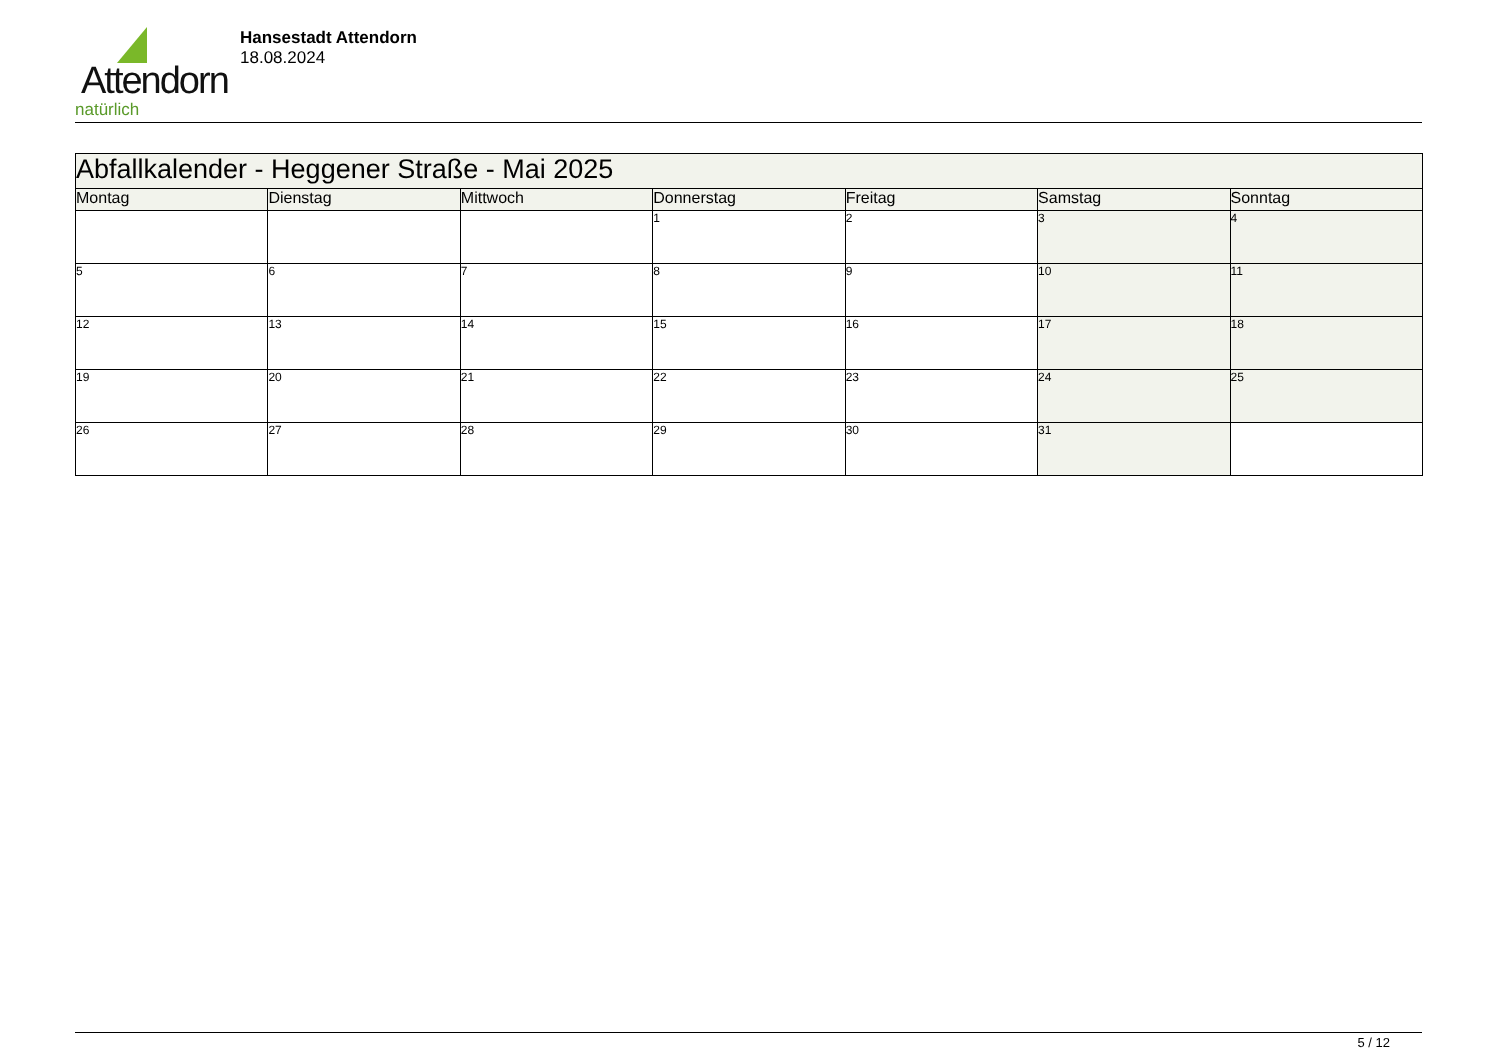Attendorn
natürlich
Hansestadt Attendorn
18.08.2024
| Abfallkalender - Heggener Straße - Mai 2025 | | | | | | |
| Montag | Dienstag | Mittwoch | Donnerstag | Freitag | Samstag | Sonntag |
| | | | 1 | 2 | 3 | 4 |
| 5 | 6 | 7 | 8 | 9 | 10 | 11 |
| 12 | 13 | 14 | 15 | 16 | 17 | 18 |
| 19 | 20 | 21 | 22 | 23 | 24 | 25 |
| 26 | 27 | 28 | 29 | 30 | 31 | |
5 / 12